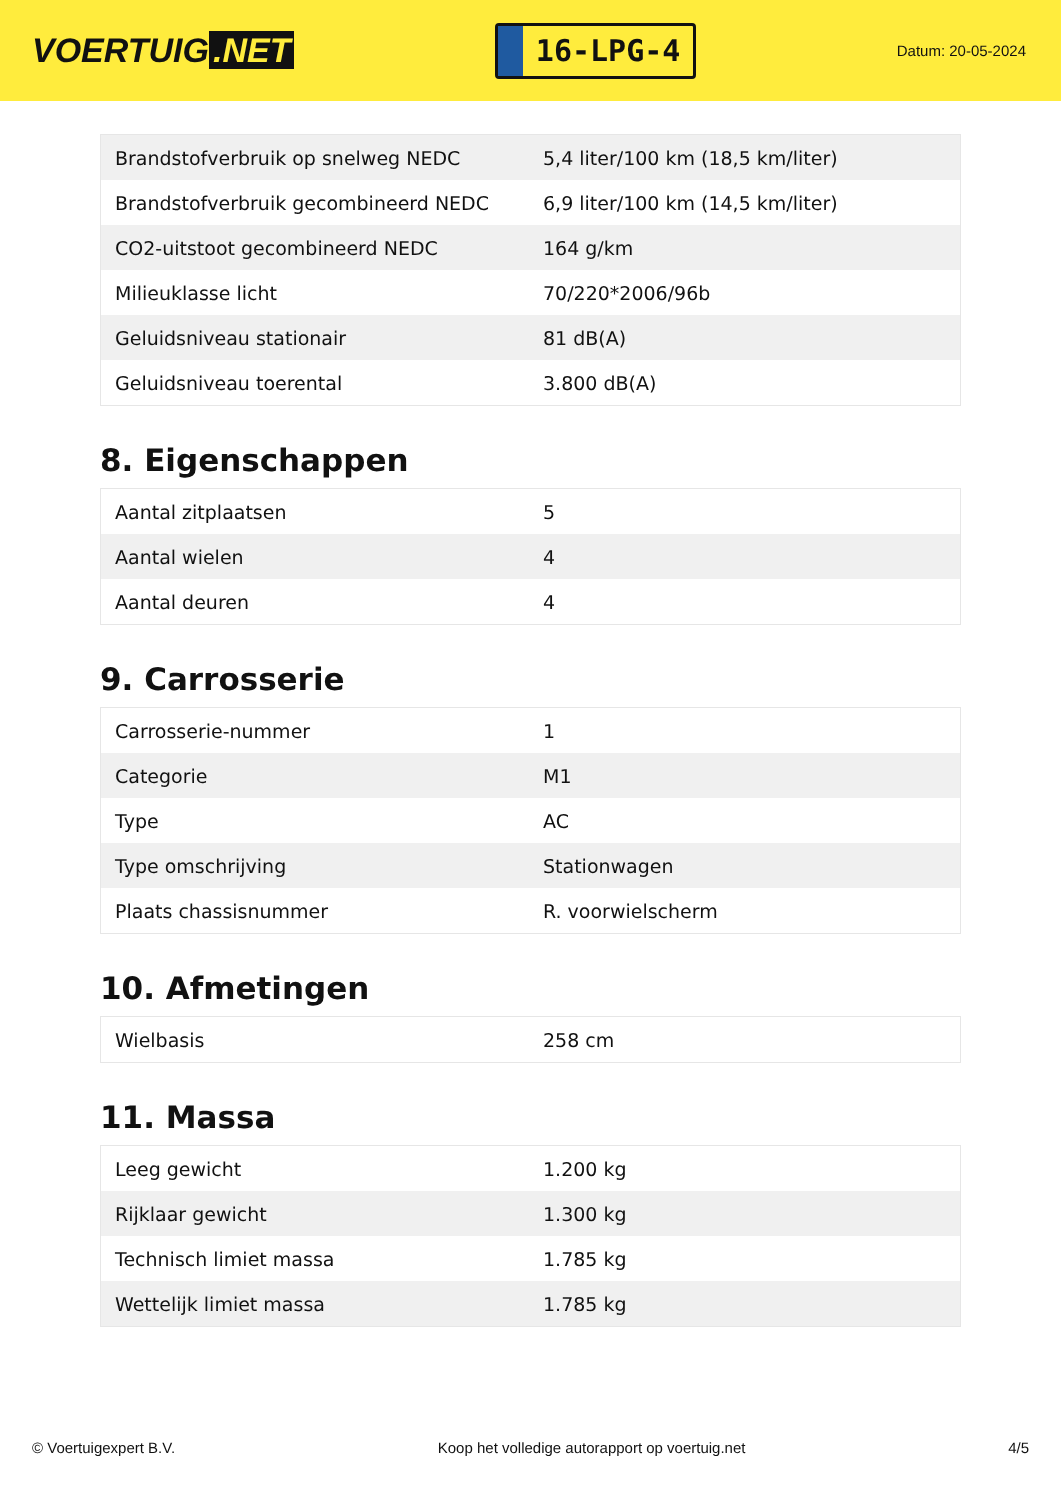VOERTUIG.NET
16-LPG-4
Datum: 20-05-2024
| Brandstofverbruik op snelweg NEDC | 5,4 liter/100 km (18,5 km/liter) |
| Brandstofverbruik gecombineerd NEDC | 6,9 liter/100 km (14,5 km/liter) |
| CO2-uitstoot gecombineerd NEDC | 164 g/km |
| Milieuklasse licht | 70/220*2006/96b |
| Geluidsniveau stationair | 81 dB(A) |
| Geluidsniveau toerental | 3.800 dB(A) |
8. Eigenschappen
| Aantal zitplaatsen | 5 |
| Aantal wielen | 4 |
| Aantal deuren | 4 |
9. Carrosserie
| Carrosserie-nummer | 1 |
| Categorie | M1 |
| Type | AC |
| Type omschrijving | Stationwagen |
| Plaats chassisnummer | R. voorwielscherm |
10. Afmetingen
| Wielbasis | 258 cm |
11. Massa
| Leeg gewicht | 1.200 kg |
| Rijklaar gewicht | 1.300 kg |
| Technisch limiet massa | 1.785 kg |
| Wettelijk limiet massa | 1.785 kg |
© Voertuigexpert B.V. Koop het volledige autorapport op voertuig.net 4/5